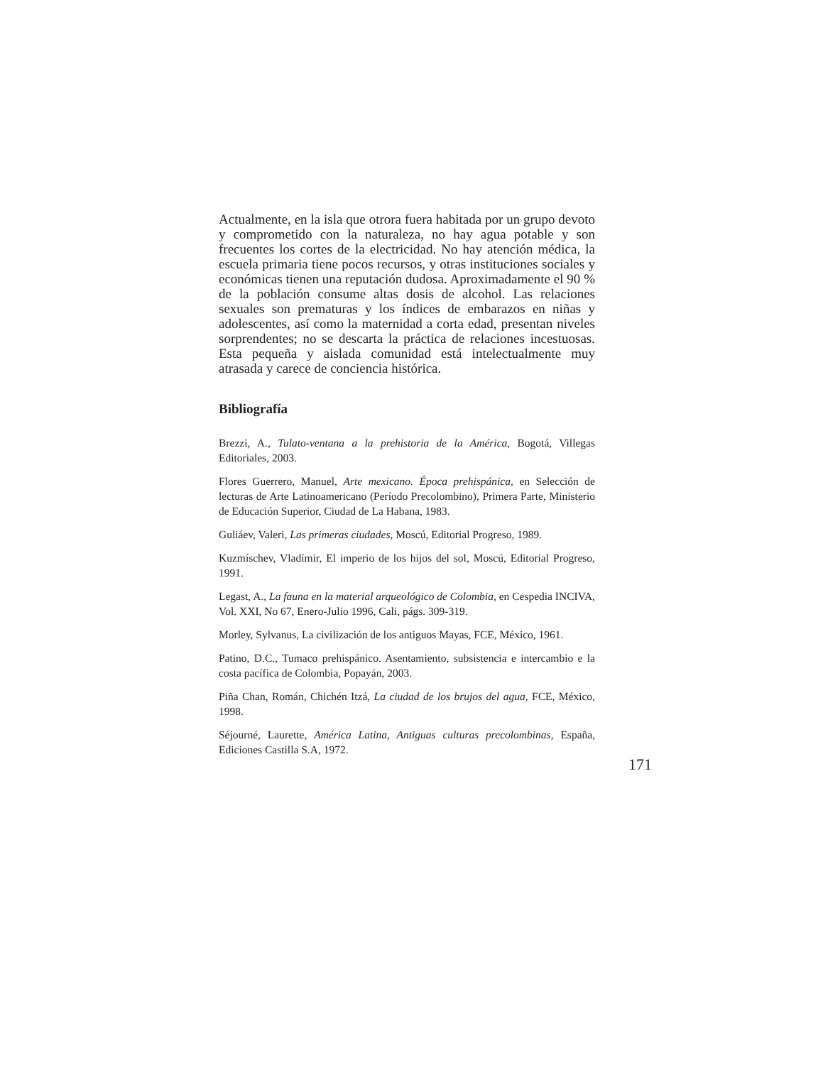Actualmente, en la isla que otrora fuera habitada por un grupo devoto y comprometido con la naturaleza, no hay agua potable y son frecuentes los cortes de la electricidad. No hay atención médica, la escuela primaria tiene pocos recursos, y otras instituciones sociales y económicas tienen una reputación dudosa. Aproximadamente el 90 % de la población consume altas dosis de alcohol. Las relaciones sexuales son prematuras y los índices de embarazos en niñas y adolescentes, así como la maternidad a corta edad, presentan niveles sorprendentes; no se descarta la práctica de relaciones incestuosas. Esta pequeña y aislada comunidad está intelectualmente muy atrasada y carece de conciencia histórica.
Bibliografía
Brezzi, A., Tulato-ventana a la prehistoria de la América, Bogotá, Villegas Editoriales, 2003.
Flores Guerrero, Manuel, Arte mexicano. Época prehispánica, en Selección de lecturas de Arte Latinoamericano (Período Precolombino), Primera Parte, Ministerio de Educación Superior, Ciudad de La Habana, 1983.
Guliáev, Valeri, Las primeras ciudades, Moscú, Editorial Progreso, 1989.
Kuzmíschev, Vladímir, El imperio de los hijos del sol, Moscú, Editorial Progreso, 1991.
Legast, A., La fauna en la material arqueológico de Colombia, en Cespedia INCIVA, Vol. XXI, No 67, Enero-Julio 1996, Cali, págs. 309-319.
Morley, Sylvanus, La civilización de los antiguos Mayas, FCE, México, 1961.
Patino, D.C., Tumaco prehispánico. Asentamiento, subsistencia e intercambio e la costa pacífica de Colombia, Popayán, 2003.
Piña Chan, Román, Chichén Itzá, La ciudad de los brujos del agua, FCE, México, 1998.
Séjourné, Laurette, América Latina, Antiguas culturas precolombinas, España, Ediciones Castilla S.A, 1972.
171